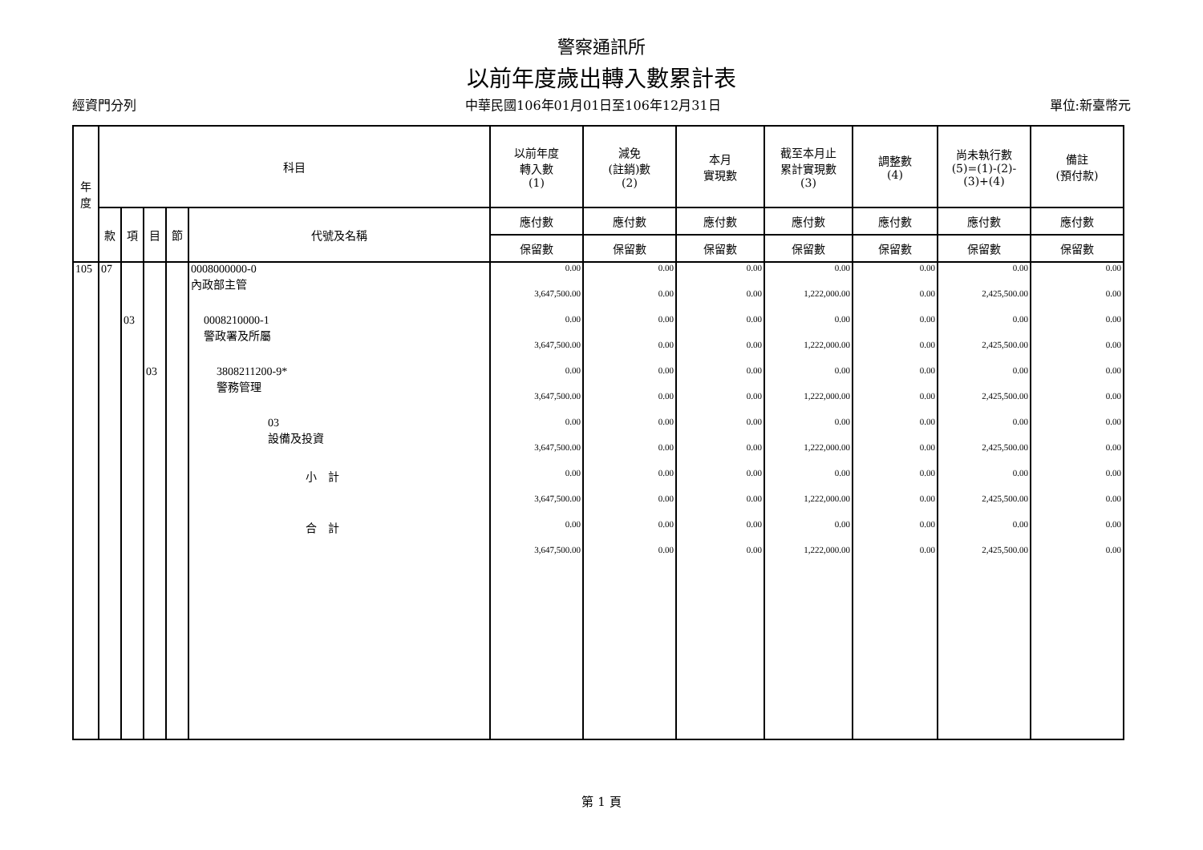警察通訊所
以前年度歲出轉入數累計表
經資門分列 中華民國106年01月01日至106年12月31日 單位:新臺幣元
| 年 度 | 科目 | | | | | 以前年度 轉入數 (1) | 減免 (註銷)數 (2) | 本月 實現數 | 截至本月止 累計實現數 (3) | 調整數 (4) | 尚未執行數 (5)=(1)-(2)- (3)+(4) | 備註 (預付款) |
| --- | --- | --- | --- | --- | --- | --- | --- | --- | --- | --- | --- | --- |
| | 款 | 項 | 目 | 節 | 代號及名稱 | 應付數 | 應付數 | 應付數 | 應付數 | 應付數 | 應付數 | 應付數 |
| | | | | | | 保留數 | 保留數 | 保留數 | 保留數 | 保留數 | 保留數 | 保留數 |
| 105 | 07 | | | | 0008000000-0 內政部主管 | 0.00 | 0.00 | 0.00 | 0.00 | 0.00 | 0.00 | 0.00 |
| | | | | | | 3,647,500.00 | 0.00 | 0.00 | 1,222,000.00 | 0.00 | 2,425,500.00 | 0.00 |
| | | 03 | | | 0008210000-1 警政署及所屬 | 0.00 | 0.00 | 0.00 | 0.00 | 0.00 | 0.00 | 0.00 |
| | | | | | | 3,647,500.00 | 0.00 | 0.00 | 1,222,000.00 | 0.00 | 2,425,500.00 | 0.00 |
| | | | 03 | | 3808211200-9* 警務管理 | 0.00 | 0.00 | 0.00 | 0.00 | 0.00 | 0.00 | 0.00 |
| | | | | | | 3,647,500.00 | 0.00 | 0.00 | 1,222,000.00 | 0.00 | 2,425,500.00 | 0.00 |
| | | | | | 03 設備及投資 | 0.00 | 0.00 | 0.00 | 0.00 | 0.00 | 0.00 | 0.00 |
| | | | | | | 3,647,500.00 | 0.00 | 0.00 | 1,222,000.00 | 0.00 | 2,425,500.00 | 0.00 |
| | | | | | 小 計 | 0.00 | 0.00 | 0.00 | 0.00 | 0.00 | 0.00 | 0.00 |
| | | | | | | 3,647,500.00 | 0.00 | 0.00 | 1,222,000.00 | 0.00 | 2,425,500.00 | 0.00 |
| | | | | | 合 計 | 0.00 | 0.00 | 0.00 | 0.00 | 0.00 | 0.00 | 0.00 |
| | | | | | | 3,647,500.00 | 0.00 | 0.00 | 1,222,000.00 | 0.00 | 2,425,500.00 | 0.00 |
第 1 頁